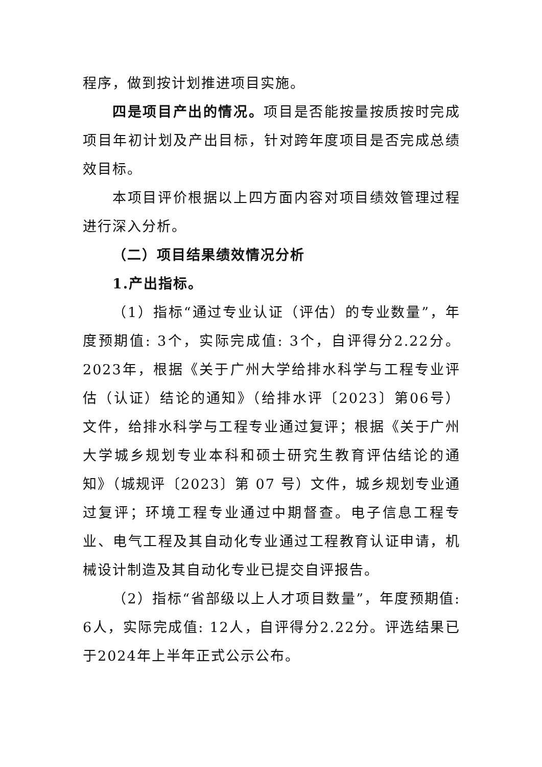程序，做到按计划推进项目实施。
四是项目产出的情况。项目是否能按量按质按时完成项目年初计划及产出目标，针对跨年度项目是否完成总绩效目标。
本项目评价根据以上四方面内容对项目绩效管理过程进行深入分析。
（二）项目结果绩效情况分析
1.产出指标。
（1）指标“通过专业认证（评估）的专业数量”，年度预期值: 3个，实际完成值: 3个，自评得分2.22分。2023年，根据《关于广州大学给排水科学与工程专业评估（认证）结论的通知》（给排水评〔2023〕第06号）文件，给排水科学与工程专业通过复评；根据《关于广州大学城乡规划专业本科和硕士研究生教育评估结论的通知》（城规评〔2023〕第 07 号）文件，城乡规划专业通过复评；环境工程专业通过中期督查。电子信息工程专业、电气工程及其自动化专业通过工程教育认证申请，机械设计制造及其自动化专业已提交自评报告。
（2）指标“省部级以上人才项目数量”，年度预期值: 6人，实际完成值: 12人，自评得分2.22分。评选结果已于2024年上半年正式公示公布。